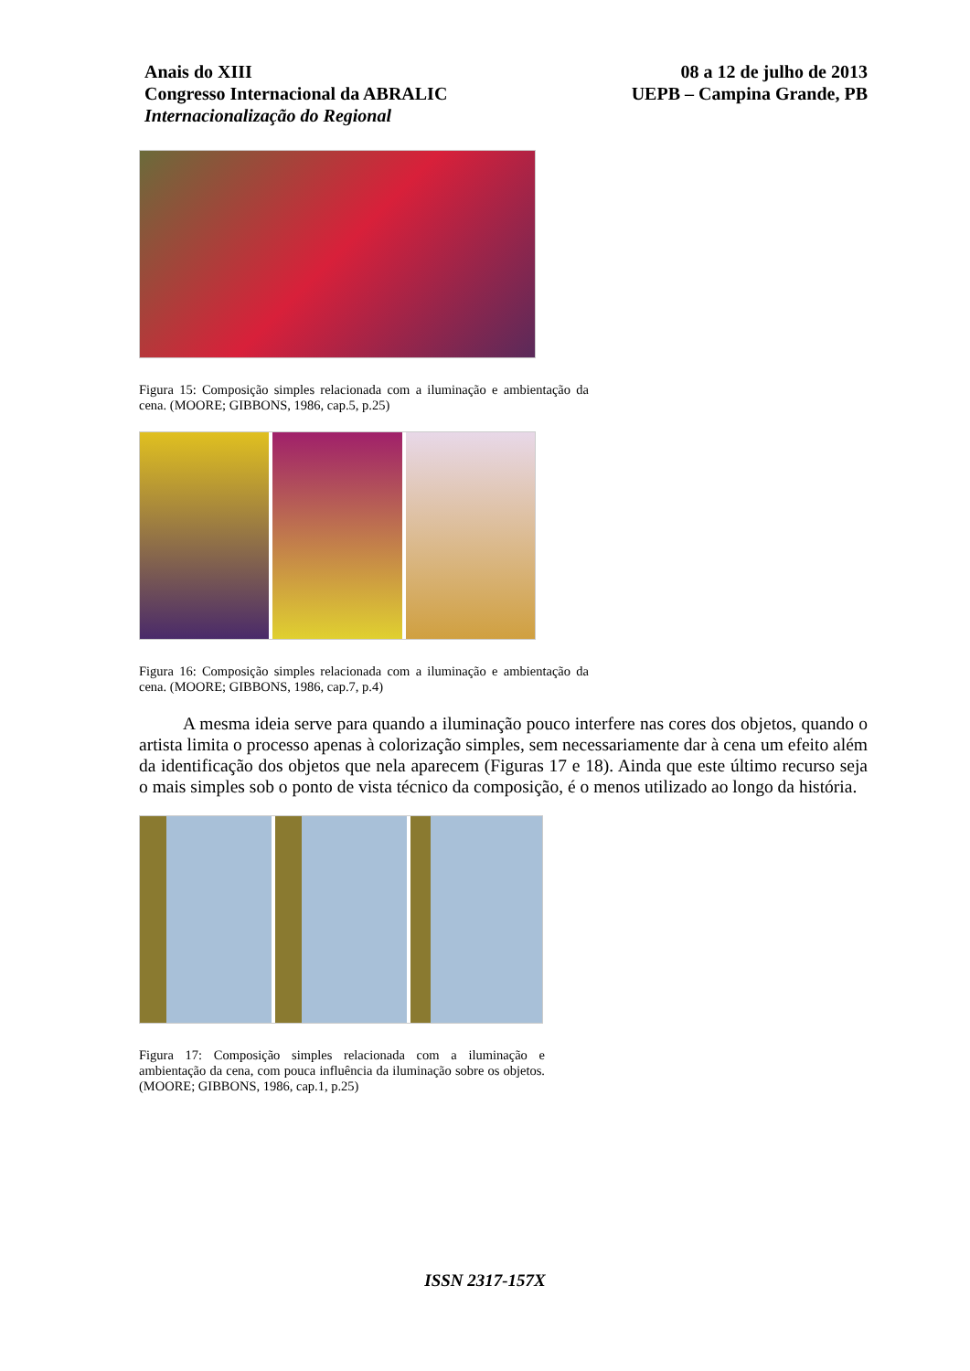Anais do XIII
Congresso Internacional da ABRALIC
Internacionalização do Regional
08 a 12 de julho de 2013
UEPB – Campina Grande, PB
Figura 15: Composição simples relacionada com a iluminação e ambientação da cena. (MOORE; GIBBONS, 1986, cap.5, p.25)
Figura 16: Composição simples relacionada com a iluminação e ambientação da cena. (MOORE; GIBBONS, 1986, cap.7, p.4)
A mesma ideia serve para quando a iluminação pouco interfere nas cores dos objetos, quando o artista limita o processo apenas à colorização simples, sem necessariamente dar à cena um efeito além da identificação dos objetos que nela aparecem (Figuras 17 e 18). Ainda que este último recurso seja o mais simples sob o ponto de vista técnico da composição, é o menos utilizado ao longo da história.
Figura 17: Composição simples relacionada com a iluminação e ambientação da cena, com pouca influência da iluminação sobre os objetos. (MOORE; GIBBONS, 1986, cap.1, p.25)
ISSN 2317-157X